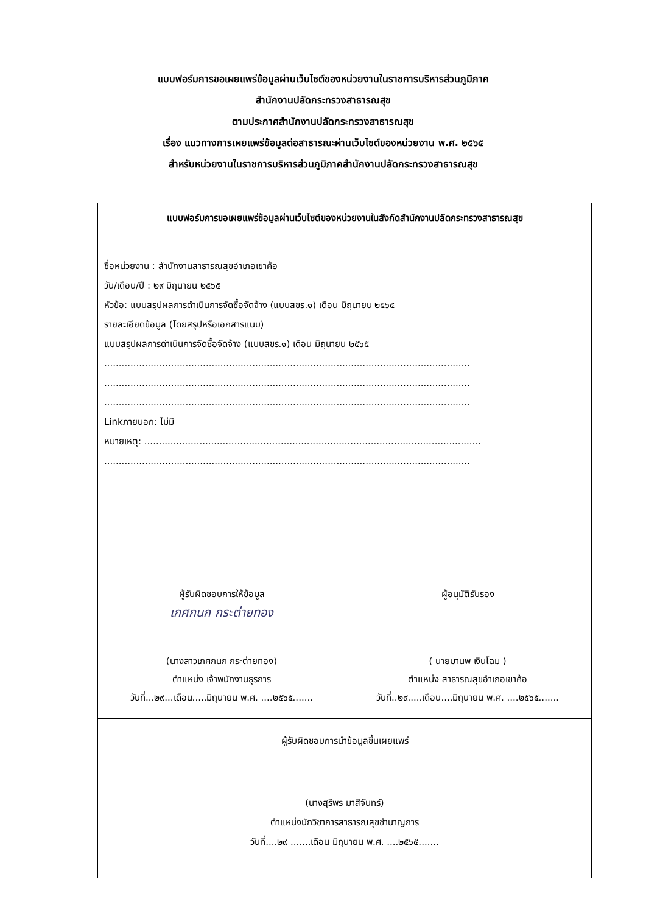แบบฟอร์มการขอเผยแพร่ข้อมูลผ่านเว็บไซต์ของหน่วยงานในราชการบริหารส่วนภูมิภาค
สำนักงานปลัดกระทรวงสาธารณสุข
ตามประกาศสำนักงานปลัดกระทรวงสาธารณสุข
เรื่อง แนวทางการเผยแพร่ข้อมูลต่อสาธารณะผ่านเว็บไซต์ของหน่วยงาน พ.ศ. ๒๕๖๕
สำหรับหน่วยงานในราชการบริหารส่วนภูมิภาคสำนักงานปลัดกระทรวงสาธารณสุข
| แบบฟอร์มการขอเผยแพร่ข้อมูลผ่านเว็บไซต์ของหน่วยงานในสังกัดสำนักงานปลัดกระทรวงสาธารณสุข |
| --- |
| ชื่อหน่วยงาน : สำนักงานสาธารณสุขอำเภอเขาค้อ วัน/เดือน/ปี : ๒๙ มิถุนายน ๒๕๖๕ หัวข้อ: แบบสรุปผลการดำเนินการจัดซื้อจัดจ้าง (แบบสขร.๑) เดือน มิถุนายน ๒๕๖๕ รายละเอียดข้อมูล (โดยสรุปหรือเอกสารแนบ) แบบสรุปผลการดำเนินการจัดซื้อจัดจ้าง (แบบสขร.๑) เดือน มิถุนายน ๒๕๖๕ .............................................................................................................................. .............................................................................................................................. .............................................................................................................................. Linkภายนอก: ไม่มี หมายเหตุ: .................................................................................................................... .............................................................................................................................. |
| ผู้รับผิดชอบการให้ข้อมูล เกศกนก กระต่ายทอง (นางสาวเกศกนก กระต่ายทอง) ตำแหน่ง เจ้าพนักงานธุรการ วันที่...๒๙...เดือน.....มิถุนายน พ.ศ. ....๒๕๖๕....... ผู้อนุมัติรับรอง ( นายมานพ เงินโฉม ) ตำแหน่ง สาธารณสุขอำเภอเขาค้อ วันที่..๒๙.....เดือน....มิถุนายน พ.ศ. ....๒๕๖๕....... |
| ผู้รับผิดชอบการนำข้อมูลขึ้นเผยแพร่ (นางสุรีพร มาสีจันทร์) ตำแหน่งนักวิชาการสาธารณสุขชำนาญการ วันที่....๒๙ .......เดือน มิถุนายน พ.ศ. ....๒๕๖๕....... |